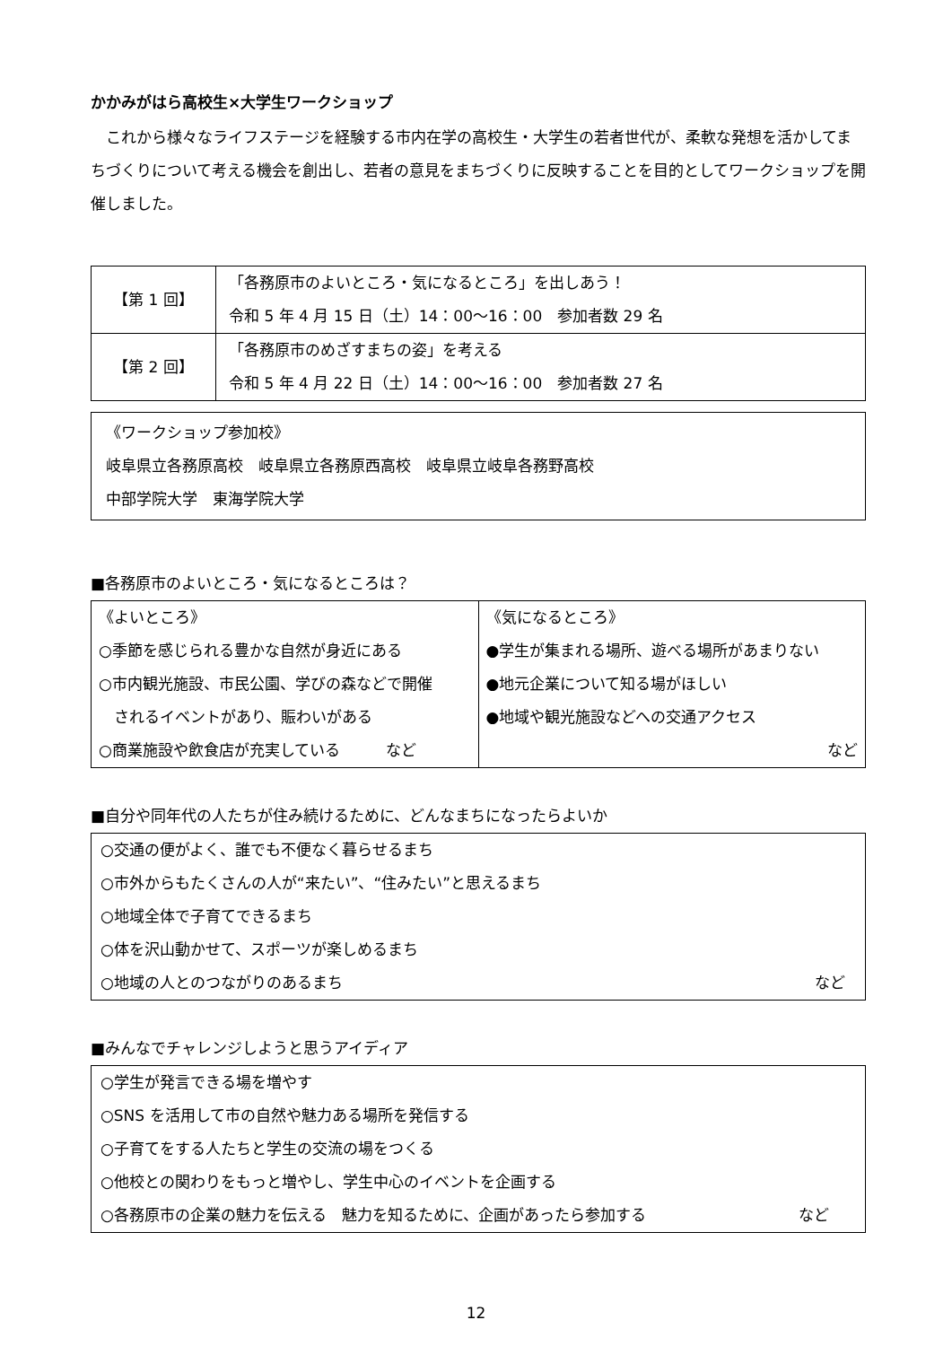かかみがはら高校生×大学生ワークショップ
これから様々なライフステージを経験する市内在学の高校生・大学生の若者世代が、柔軟な発想を活かしてまちづくりについて考える機会を創出し、若者の意見をまちづくりに反映することを目的としてワークショップを開催しました。
| 【第 1 回】 | 「各務原市のよいところ・気になるところ」を出しあう！ 令和 5 年 4 月 15 日（土）14：00～16：00 参加者数 29 名 |
| 【第 2 回】 | 「各務原市のめざすまちの姿」を考える 令和 5 年 4 月 22 日（土）14：00～16：00 参加者数 27 名 |
《ワークショップ参加校》
岐阜県立各務原高校　岐阜県立各務原西高校　岐阜県立岐阜各務野高校
中部学院大学　東海学院大学
■各務原市のよいところ・気になるところは？
| 《よいところ》 ○季節を感じられる豊かな自然が身近にある ○市内観光施設、市民公園、学びの森などで開催 されるイベントがあり、賑わいがある ○商業施設や飲食店が充実している など | 《気になるところ》 ●学生が集まれる場所、遊べる場所があまりない ●地元企業について知る場がほしい ●地域や観光施設などへの交通アクセス など |
■自分や同年代の人たちが住み続けるために、どんなまちになったらよいか
| ○交通の便がよく、誰でも不便なく暮らせるまち ○市外からもたくさんの人が“来たい”、“住みたい”と思えるまち ○地域全体で子育てできるまち ○体を沢山動かせて、スポーツが楽しめるまち ○地域の人とのつながりのあるまち など |
■みんなでチャレンジしようと思うアイディア
| ○学生が発言できる場を増やす ○SNS を活用して市の自然や魅力ある場所を発信する ○子育てをする人たちと学生の交流の場をつくる ○他校との関わりをもっと増やし、学生中心のイベントを企画する ○各務原市の企業の魅力を伝える 魅力を知るために、企画があったら参加する など |
12